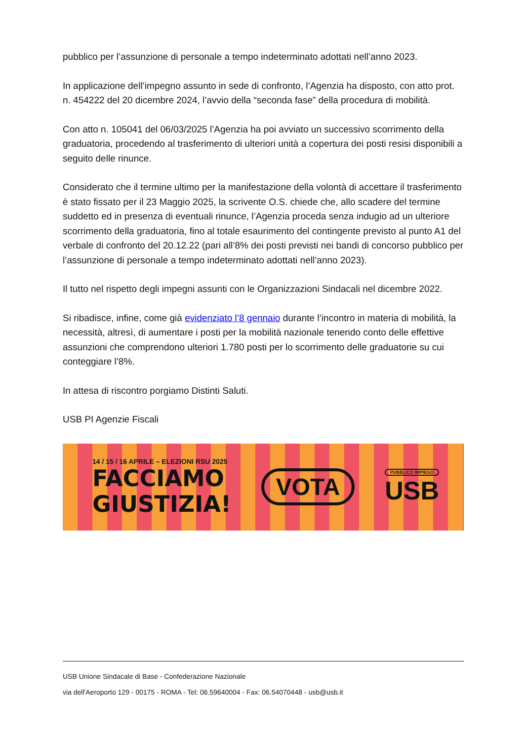pubblico per l’assunzione di personale a tempo indeterminato adottati nell’anno 2023.
In applicazione dell’impegno assunto in sede di confronto, l’Agenzia ha disposto, con atto prot. n. 454222 del 20 dicembre 2024, l’avvio della “seconda fase” della procedura di mobilità.
Con atto n. 105041 del 06/03/2025 l’Agenzia ha poi avviato un successivo scorrimento della graduatoria, procedendo al trasferimento di ulteriori unità a copertura dei posti resisi disponibili a seguito delle rinunce.
Considerato che il termine ultimo per la manifestazione della volontà di accettare il trasferimento è stato fissato per il 23 Maggio 2025, la scrivente O.S. chiede che, allo scadere del termine suddetto ed in presenza di eventuali rinunce, l’Agenzia proceda senza indugio ad un ulteriore scorrimento della graduatoria, fino al totale esaurimento del contingente previsto al punto A1 del verbale di confronto del 20.12.22 (pari all’8% dei posti previsti nei bandi di concorso pubblico per l’assunzione di personale a tempo indeterminato adottati nell’anno 2023).
Il tutto nel rispetto degli impegni assunti con le Organizzazioni Sindacali nel dicembre 2022.
Si ribadisce, infine, come già evidenziato l’8 gennaio durante l’incontro in materia di mobilità, la necessità, altresì, di aumentare i posti per la mobilità nazionale tenendo conto delle effettive assunzioni che comprendono ulteriori 1.780 posti per lo scorrimento delle graduatorie su cui conteggiare l’8%.
In attesa di riscontro porgiamo Distinti Saluti.
USB PI Agenzie Fiscali
14 / 15 / 16 APRILE – ELEZIONI RSU 2025
FACCIAMO
GIUSTIZIA!
VOTA
PUBBLICO IMPIEGO
USB
USB Unione Sindacale di Base - Confederazione Nazionale
via dell'Aeroporto 129 - 00175 - ROMA - Tel: 06.59640004 - Fax: 06.54070448 - usb@usb.it